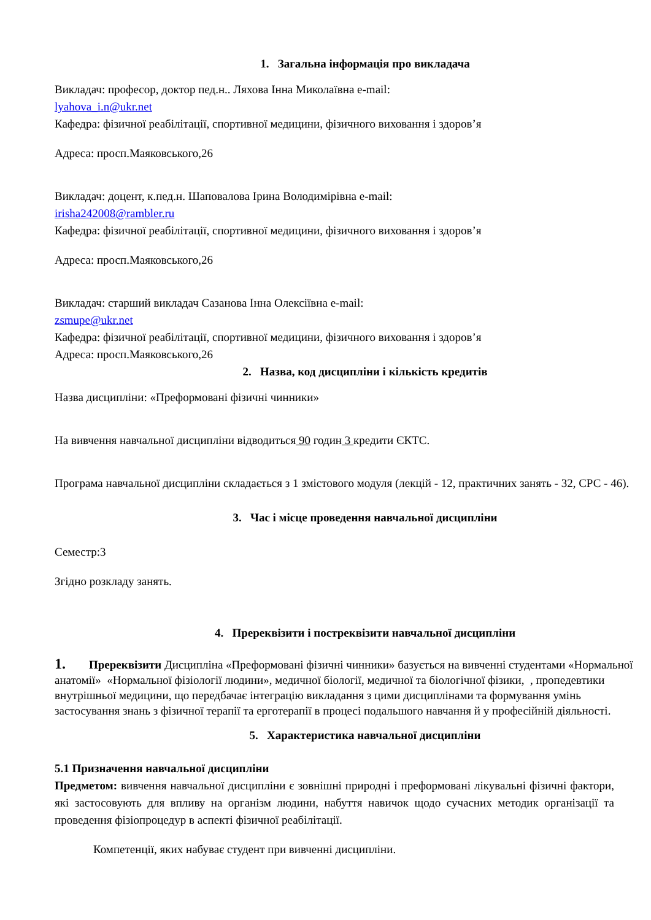1. Загальна інформація про викладача
Викладач: професор, доктор пед.н.. Ляхова Інна Миколаївна e-mail:
lyahova_i.n@ukr.net
Кафедра: фізичної реабілітації, спортивної медицини, фізичного виховання і здоров’я
Адреса: просп.Маяковського,26
Викладач: доцент, к.пед.н. Шаповалова Ірина Володимірівна e-mail:
irisha242008@rambler.ru
Кафедра: фізичної реабілітації, спортивної медицини, фізичного виховання і здоров’я
Адреса: просп.Маяковського,26
Викладач: старший викладач Сазанова Інна Олексіївна e-mail:
zsmupe@ukr.net
Кафедра: фізичної реабілітації, спортивної медицини, фізичного виховання і здоров’я
Адреса: просп.Маяковського,26
2. Назва, код дисципліни і кількість кредитів
Назва дисципліни: «Преформовані фізичні чинники»
На вивчення навчальної дисципліни відводиться 90 годин 3 кредити ЄКТС.
Програма навчальної дисципліни складається з 1 змістового модуля (лекцій - 12, практичних занять - 32, СРС - 46).
3. Час і місце проведення навчальної дисципліни
Семестр:3
Згідно розкладу занять.
4. Пререквізити і постреквізити навчальної дисципліни
1. Пререквізити Дисципліна «Преформовані фізичні чинники» базується на вивченні студентами «Нормальної анатомії» «Нормальної фізіології людини», медичної біології, медичної та біологічної фізики, , пропедевтики внутрішньої медицини, що передбачає інтеграцію викладання з цими дисциплінами та формування умінь застосування знань з фізичної терапії та ерготерапії в процесі подальшого навчання й у професійній діяльності.
5. Характеристика навчальної дисципліни
5.1 Призначення навчальної дисципліни
Предметом: вивчення навчальної дисципліни є зовнішні природні і преформовані лікувальні фізичні фактори, які застосовують для впливу на організм людини, набуття навичок щодо сучасних методик організації та проведення фізіопроцедур в аспекті фізичної реабілітації.
Компетенції, яких набуває студент при вивченні дисципліни.